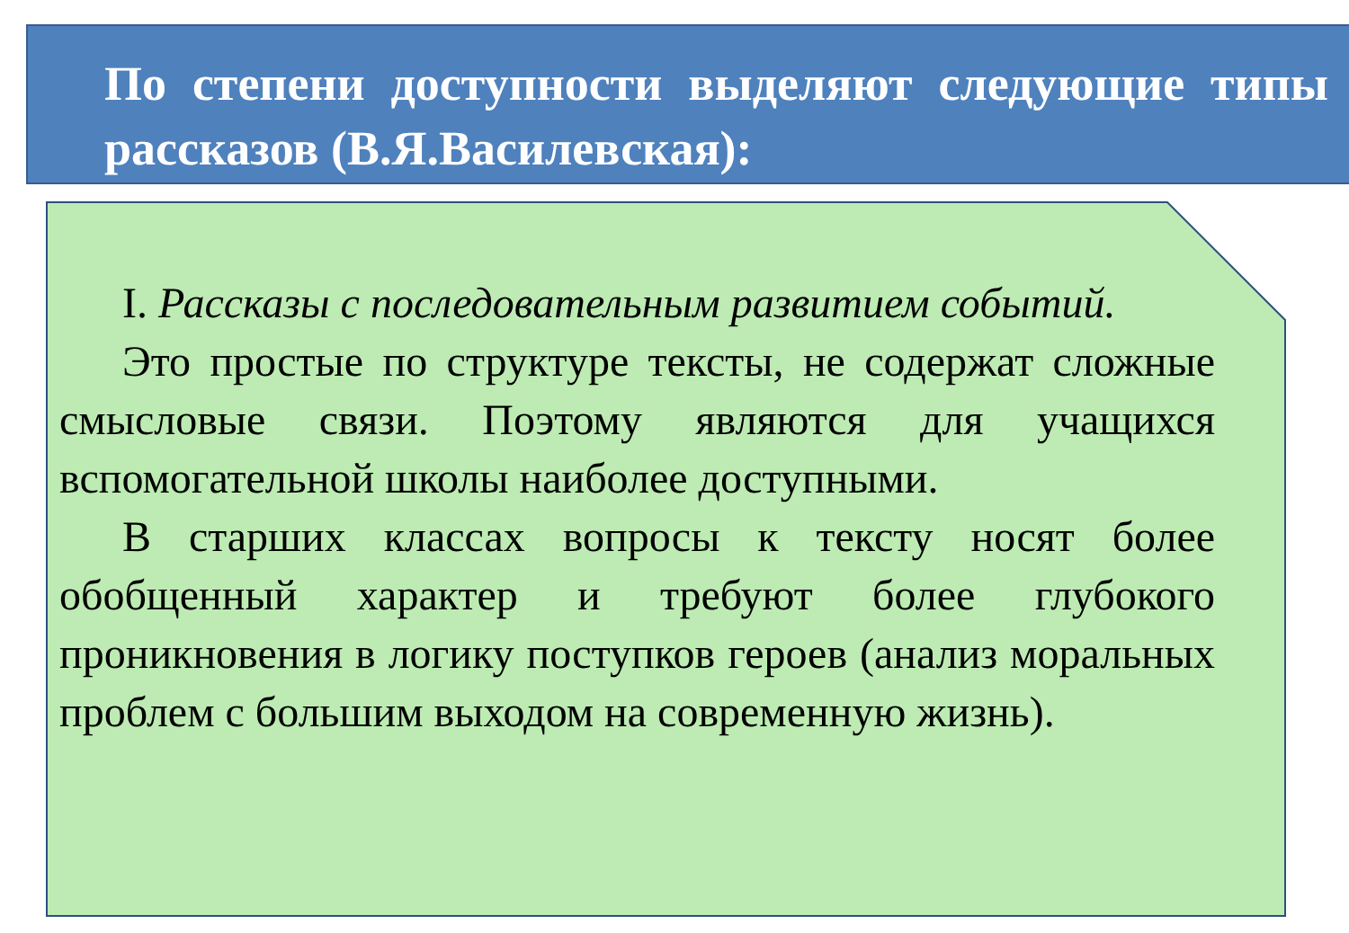По степени доступности выделяют следующие типы рассказов (В.Я.Василевская):
I. Рассказы с последовательным развитием событий.
Это простые по структуре тексты, не содержат сложные смысловые связи. Поэтому являются для учащихся вспомогательной школы наиболее доступными.
В старших классах вопросы к тексту носят более обобщенный характер и требуют более глубокого проникновения в логику поступков героев (анализ моральных проблем с большим выходом на современную жизнь).